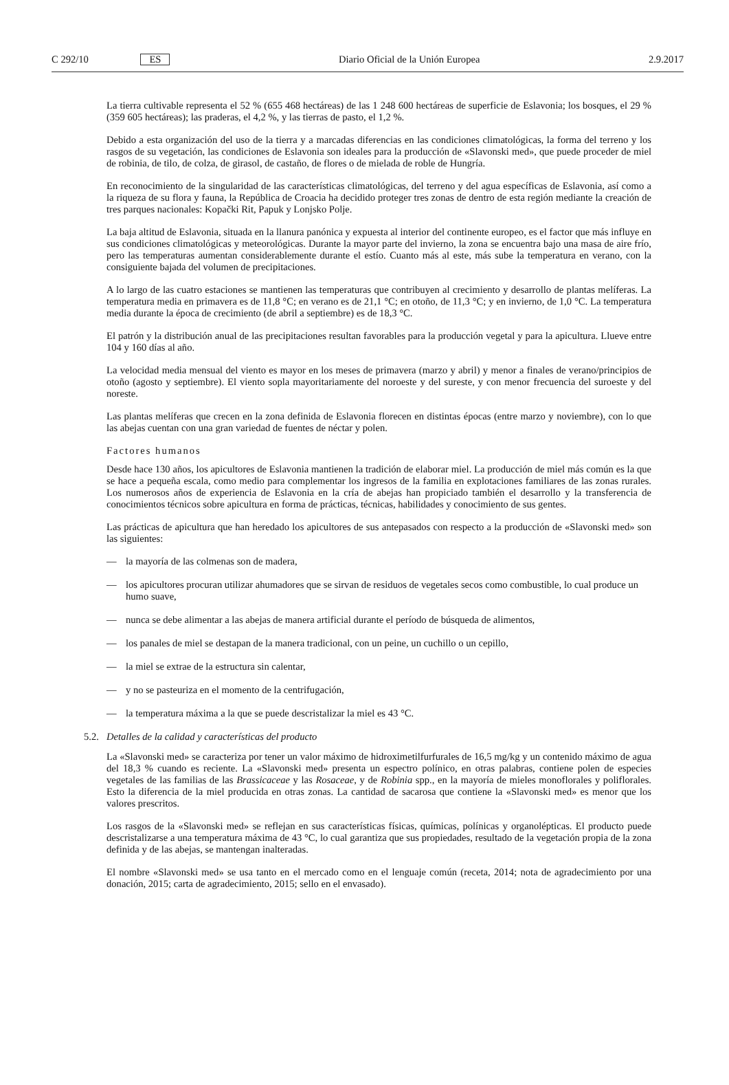C 292/10 ES Diario Oficial de la Unión Europea 2.9.2017
La tierra cultivable representa el 52 % (655 468 hectáreas) de las 1 248 600 hectáreas de superficie de Eslavonia; los bosques, el 29 % (359 605 hectáreas); las praderas, el 4,2 %, y las tierras de pasto, el 1,2 %.
Debido a esta organización del uso de la tierra y a marcadas diferencias en las condiciones climatológicas, la forma del terreno y los rasgos de su vegetación, las condiciones de Eslavonia son ideales para la producción de «Slavonski med», que puede proceder de miel de robinia, de tilo, de colza, de girasol, de castaño, de flores o de mielada de roble de Hungría.
En reconocimiento de la singularidad de las características climatológicas, del terreno y del agua específicas de Eslavonia, así como a la riqueza de su flora y fauna, la República de Croacia ha decidido proteger tres zonas de dentro de esta región mediante la creación de tres parques nacionales: Kopački Rit, Papuk y Lonjsko Polje.
La baja altitud de Eslavonia, situada en la llanura panónica y expuesta al interior del continente europeo, es el factor que más influye en sus condiciones climatológicas y meteorológicas. Durante la mayor parte del invierno, la zona se encuentra bajo una masa de aire frío, pero las temperaturas aumentan considerablemente durante el estío. Cuanto más al este, más sube la temperatura en verano, con la consiguiente bajada del volumen de precipitaciones.
A lo largo de las cuatro estaciones se mantienen las temperaturas que contribuyen al crecimiento y desarrollo de plantas melíferas. La temperatura media en primavera es de 11,8 °C; en verano es de 21,1 °C; en otoño, de 11,3 °C; y en invierno, de 1,0 °C. La temperatura media durante la época de crecimiento (de abril a septiembre) es de 18,3 °C.
El patrón y la distribución anual de las precipitaciones resultan favorables para la producción vegetal y para la apicultura. Llueve entre 104 y 160 días al año.
La velocidad media mensual del viento es mayor en los meses de primavera (marzo y abril) y menor a finales de verano/principios de otoño (agosto y septiembre). El viento sopla mayoritariamente del noroeste y del sureste, y con menor frecuencia del suroeste y del noreste.
Las plantas melíferas que crecen en la zona definida de Eslavonia florecen en distintas épocas (entre marzo y noviembre), con lo que las abejas cuentan con una gran variedad de fuentes de néctar y polen.
Factores humanos
Desde hace 130 años, los apicultores de Eslavonia mantienen la tradición de elaborar miel. La producción de miel más común es la que se hace a pequeña escala, como medio para complementar los ingresos de la familia en explotaciones familiares de las zonas rurales. Los numerosos años de experiencia de Eslavonia en la cría de abejas han propiciado también el desarrollo y la transferencia de conocimientos técnicos sobre apicultura en forma de prácticas, técnicas, habilidades y conocimiento de sus gentes.
Las prácticas de apicultura que han heredado los apicultores de sus antepasados con respecto a la producción de «Slavonski med» son las siguientes:
— la mayoría de las colmenas son de madera,
— los apicultores procuran utilizar ahumadores que se sirvan de residuos de vegetales secos como combustible, lo cual produce un humo suave,
— nunca se debe alimentar a las abejas de manera artificial durante el período de búsqueda de alimentos,
— los panales de miel se destapan de la manera tradicional, con un peine, un cuchillo o un cepillo,
— la miel se extrae de la estructura sin calentar,
— y no se pasteuriza en el momento de la centrifugación,
— la temperatura máxima a la que se puede descristalizar la miel es 43 °C.
5.2. Detalles de la calidad y características del producto
La «Slavonski med» se caracteriza por tener un valor máximo de hidroximetilfurfurales de 16,5 mg/kg y un contenido máximo de agua del 18,3 % cuando es reciente. La «Slavonski med» presenta un espectro polínico, en otras palabras, contiene polen de especies vegetales de las familias de las Brassicaceae y las Rosaceae, y de Robinia spp., en la mayoría de mieles monoflorales y poliflorales. Esto la diferencia de la miel producida en otras zonas. La cantidad de sacarosa que contiene la «Slavonski med» es menor que los valores prescritos.
Los rasgos de la «Slavonski med» se reflejan en sus características físicas, químicas, polínicas y organolépticas. El producto puede descristalizarse a una temperatura máxima de 43 °C, lo cual garantiza que sus propiedades, resultado de la vegetación propia de la zona definida y de las abejas, se mantengan inalteradas.
El nombre «Slavonski med» se usa tanto en el mercado como en el lenguaje común (receta, 2014; nota de agradecimiento por una donación, 2015; carta de agradecimiento, 2015; sello en el envasado).